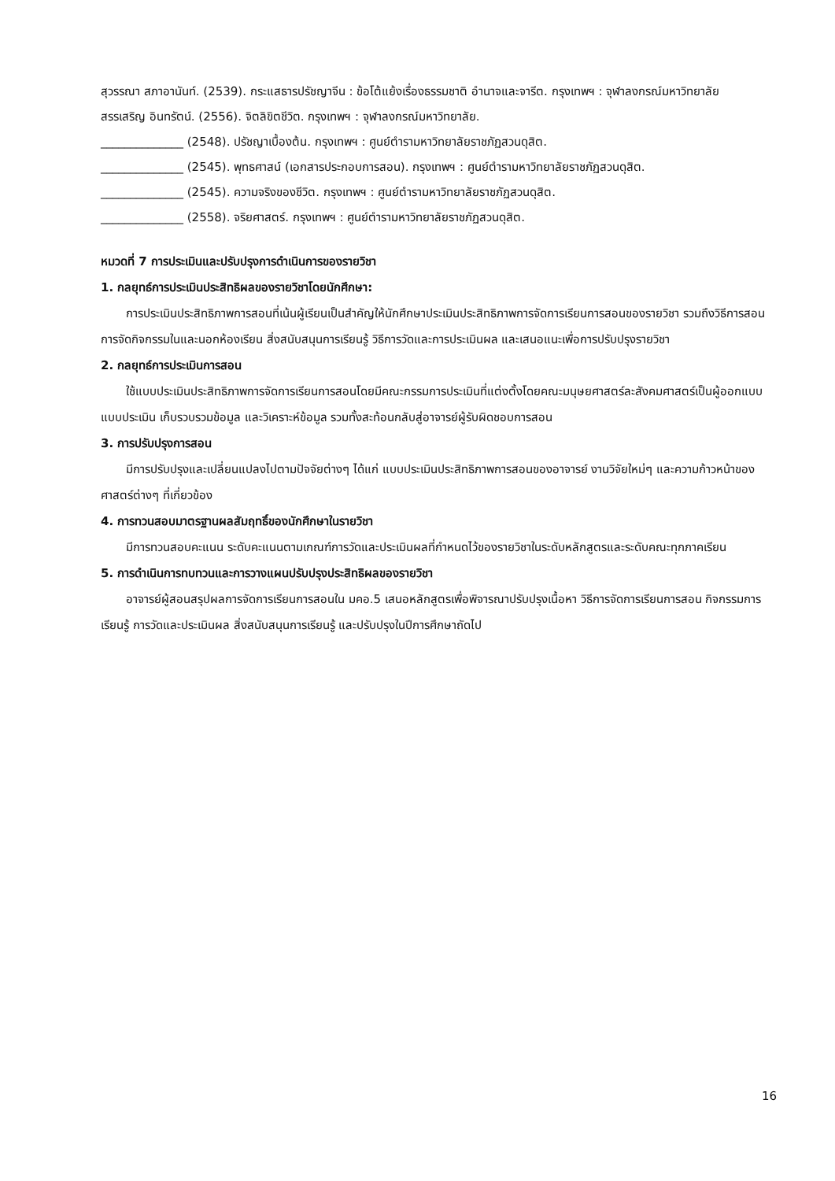สุวรรณา สภาอานันท์. (2539). กระแสธารปรัชญาจีน : ข้อโต้แย้งเรื่องธรรมชาติ อำนาจและจารีต. กรุงเทพฯ : จุฬาลงกรณ์มหาวิทยาลัย
สรรเสริญ อินทรัตน์. (2556). จิตลิขิตชีวิต. กรุงเทพฯ : จุฬาลงกรณ์มหาวิทยาลัย.
______________ (2548). ปรัชญาเบื้องต้น. กรุงเทพฯ : ศูนย์ตำรามหาวิทยาลัยราชภัฏสวนดุสิต.
______________ (2545). พุทธศาสน์ (เอกสารประกอบการสอน). กรุงเทพฯ : ศูนย์ตำรามหาวิทยาลัยราชภัฏสวนดุสิต.
______________ (2545). ความจริงของชีวิต. กรุงเทพฯ : ศูนย์ตำรามหาวิทยาลัยราชภัฏสวนดุสิต.
______________ (2558). จริยศาสตร์. กรุงเทพฯ : ศูนย์ตำรามหาวิทยาลัยราชภัฏสวนดุสิต.
หมวดที่ 7 การประเมินและปรับปรุงการดำเนินการของรายวิชา
1. กลยุทธ์การประเมินประสิทธิผลของรายวิชาโดยนักศึกษา:
การประเมินประสิทธิภาพการสอนที่เน้นผู้เรียนเป็นสำคัญให้นักศึกษาประเมินประสิทธิภาพการจัดการเรียนการสอนของรายวิชา รวมถึงวิธีการสอน การจัดกิจกรรมในและนอกห้องเรียน สิ่งสนับสนุนการเรียนรู้ วิธีการวัดและการประเมินผล และเสนอแนะเพื่อการปรับปรุงรายวิชา
2. กลยุทธ์การประเมินการสอน
ใช้แบบประเมินประสิทธิภาพการจัดการเรียนการสอนโดยมีคณะกรรมการประเมินที่แต่งตั้งโดยคณะมนุษยศาสตร์ละสังคมศาสตร์เป็นผู้ออกแบบแบบประเมิน เก็บรวบรวมข้อมูล และวิเคราะห์ข้อมูล รวมทั้งสะท้อนกลับสู่อาจารย์ผู้รับผิดชอบการสอน
3. การปรับปรุงการสอน
มีการปรับปรุงและเปลี่ยนแปลงไปตามปัจจัยต่างๆ ได้แก่ แบบประเมินประสิทธิภาพการสอนของอาจารย์ งานวิจัยใหม่ๆ และความก้าวหน้าของศาสตร์ต่างๆ ที่เกี่ยวข้อง
4. การทวนสอบมาตรฐานผลสัมฤทธิ์ของนักศึกษาในรายวิชา
มีการทวนสอบคะแนน ระดับคะแนนตามเกณฑ์การวัดและประเมินผลที่กำหนดไว้ของรายวิชาในระดับหลักสูตรและระดับคณะทุกภาคเรียน
5. การดำเนินการทบทวนและการวางแผนปรับปรุงประสิทธิผลของรายวิชา
อาจารย์ผู้สอนสรุปผลการจัดการเรียนการสอนใน มคอ.5 เสนอหลักสูตรเพื่อพิจารณาปรับปรุงเนื้อหา วิธีการจัดการเรียนการสอน กิจกรรมการเรียนรู้ การวัดและประเมินผล สิ่งสนับสนุนการเรียนรู้ และปรับปรุงในปีการศึกษาถัดไป
16